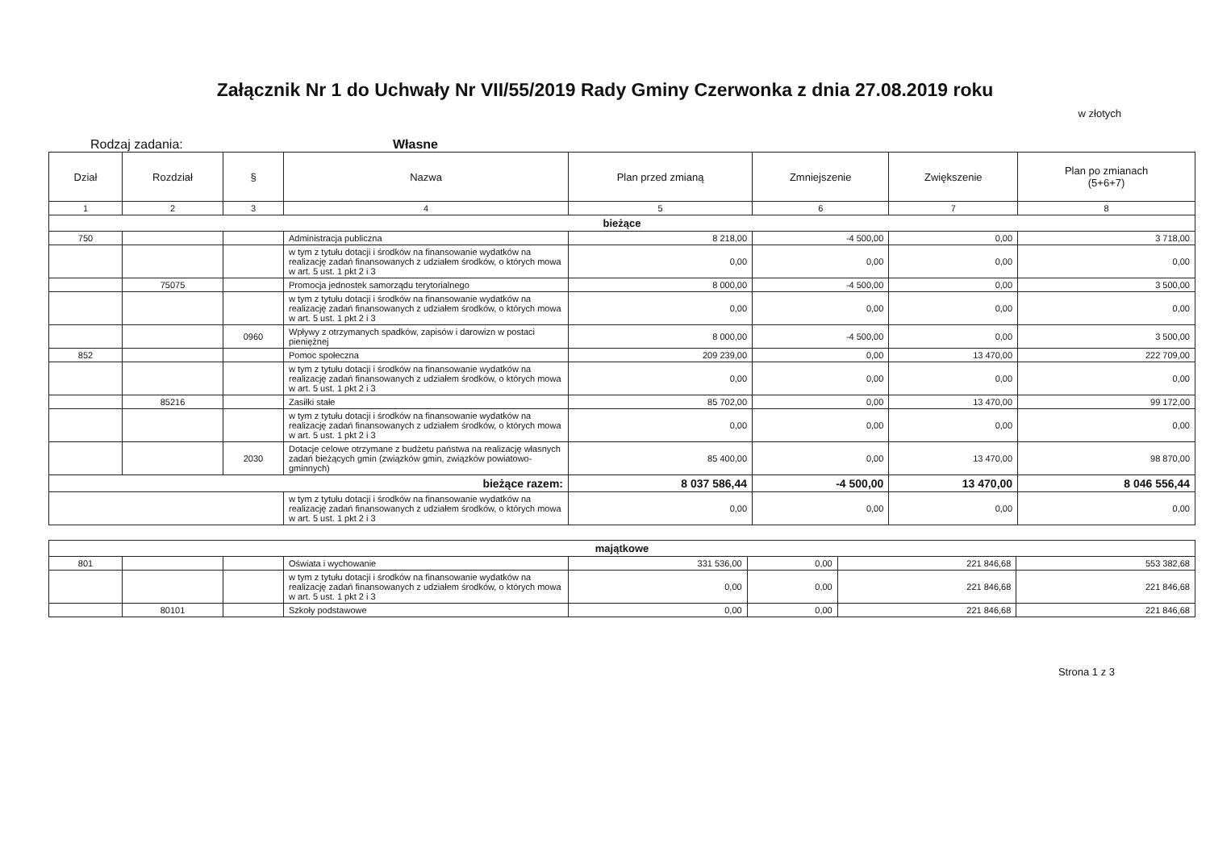Załącznik Nr 1 do Uchwały Nr VII/55/2019 Rady Gminy Czerwonka z dnia 27.08.2019 roku
w złotych
Rodzaj zadania: Własne
| Dział | Rozdział | § | Nazwa | Plan przed zmianą | Zmniejszenie | Zwiększenie | Plan po zmianach (5+6+7) |
| --- | --- | --- | --- | --- | --- | --- | --- |
| 1 | 2 | 3 | 4 | 5 | 6 | 7 | 8 |
| bieżące | | | | | | | |
| 750 | | | Administracja publiczna | 8 218,00 | -4 500,00 | 0,00 | 3 718,00 |
| | | | w tym z tytułu dotacji i środków na finansowanie wydatków na realizację zadań finansowanych z udziałem środków, o których mowa w art. 5 ust. 1 pkt 2 i 3 | 0,00 | 0,00 | 0,00 | 0,00 |
| | 75075 | | Promocja jednostek samorządu terytorialnego | 8 000,00 | -4 500,00 | 0,00 | 3 500,00 |
| | | | w tym z tytułu dotacji i środków na finansowanie wydatków na realizację zadań finansowanych z udziałem środków, o których mowa w art. 5 ust. 1 pkt 2 i 3 | 0,00 | 0,00 | 0,00 | 0,00 |
| | | 0960 | Wpływy z otrzymanych spadków, zapisów i darowizn w postaci pieniężnej | 8 000,00 | -4 500,00 | 0,00 | 3 500,00 |
| 852 | | | Pomoc społeczna | 209 239,00 | 0,00 | 13 470,00 | 222 709,00 |
| | | | w tym z tytułu dotacji i środków na finansowanie wydatków na realizację zadań finansowanych z udziałem środków, o których mowa w art. 5 ust. 1 pkt 2 i 3 | 0,00 | 0,00 | 0,00 | 0,00 |
| | 85216 | | Zasiłki stałe | 85 702,00 | 0,00 | 13 470,00 | 99 172,00 |
| | | | w tym z tytułu dotacji i środków na finansowanie wydatków na realizację zadań finansowanych z udziałem środków, o których mowa w art. 5 ust. 1 pkt 2 i 3 | 0,00 | 0,00 | 0,00 | 0,00 |
| | | 2030 | Dotacje celowe otrzymane z budżetu państwa na realizację własnych zadań bieżących gmin (związków gmin, związków powiatowo-gminnych) | 85 400,00 | 0,00 | 13 470,00 | 98 870,00 |
| bieżące razem: | | | | 8 037 586,44 | -4 500,00 | 13 470,00 | 8 046 556,44 |
| | | | w tym z tytułu dotacji i środków na finansowanie wydatków na realizację zadań finansowanych z udziałem środków, o których mowa w art. 5 ust. 1 pkt 2 i 3 | 0,00 | 0,00 | 0,00 | 0,00 |
| majątkowe | | | | | | | |
| 801 | | | Oświata i wychowanie | 331 536,00 | 0,00 | 221 846,68 | 553 382,68 |
| | | | w tym z tytułu dotacji i środków na finansowanie wydatków na realizację zadań finansowanych z udziałem środków, o których mowa w art. 5 ust. 1 pkt 2 i 3 | 0,00 | 0,00 | 221 846,68 | 221 846,68 |
| | 80101 | | Szkoły podstawowe | 0,00 | 0,00 | 221 846,68 | 221 846,68 |
Strona 1 z 3